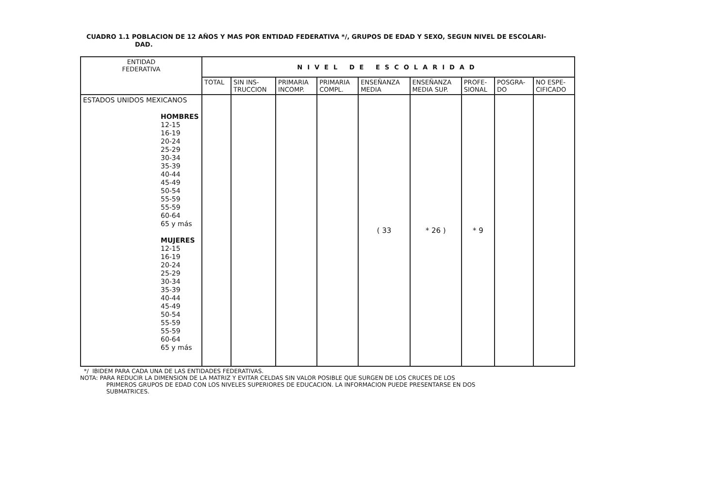CUADRO 1.1 POBLACION DE 12 AÑOS Y MAS POR ENTIDAD FEDERATIVA */, GRUPOS DE EDAD Y SEXO, SEGUN NIVEL DE ESCOLARI-
DAD.
| ENTIDAD FEDERATIVA | NIVEL DE ESCOLARIDAD | | | | | | | | |
| --- | --- | --- | --- | --- | --- | --- | --- | --- | --- |
| | TOTAL | SIN INS- TRUCCION | PRIMARIA INCOMP. | PRIMARIA COMPL. | ENSEÑANZA MEDIA | ENSEÑANZA MEDIA SUP. | PROFE- SIONAL | POSGRA- DO | NO ESPE- CIFICADO |
| ESTADOS UNIDOS MEXICANOS HOMBRES 12-15 16-19 20-24 25-29 30-34 35-39 40-44 45-49 50-54 55-59 55-59 60-64 65 y más MUJERES 12-15 16-19 20-24 25-29 30-34 35-39 40-44 45-49 50-54 55-59 55-59 60-64 65 y más | | | | | ( 33 | * 26 ) | * 9 | | |
*/ IBIDEM PARA CADA UNA DE LAS ENTIDADES FEDERATIVAS.
NOTA: PARA REDUCIR LA DIMENSION DE LA MATRIZ Y EVITAR CELDAS SIN VALOR POSIBLE QUE SURGEN DE LOS CRUCES DE LOS
PRIMEROS GRUPOS DE EDAD CON LOS NIVELES SUPERIORES DE EDUCACION. LA INFORMACION PUEDE PRESENTARSE EN DOS
SUBMATRICES.